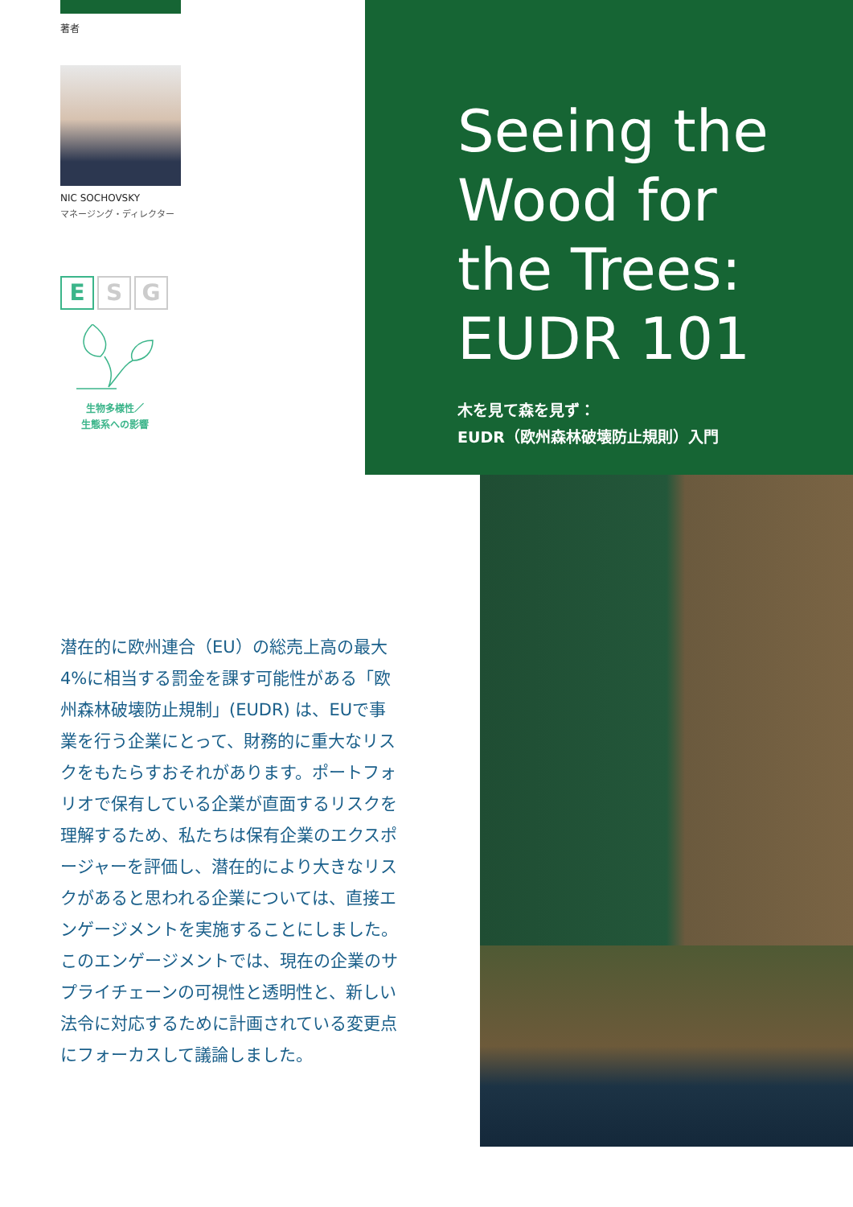著者
NIC SOCHOVSKY
マネージング・ディレクター
E S G
生物多様性／
生態系への影響
Seeing the
Wood for
the Trees:
EUDR 101
木を見て森を見ず：
EUDR（欧州森林破壊防止規則）入門
潜在的に欧州連合（EU）の総売上高の最大4%に相当する罰金を課す可能性がある「欧州森林破壊防止規制」(EUDR) は、EUで事業を行う企業にとって、財務的に重大なリスクをもたらすおそれがあります。ポートフォリオで保有している企業が直面するリスクを理解するため、私たちは保有企業のエクスポージャーを評価し、潜在的により大きなリスクがあると思われる企業については、直接エンゲージメントを実施することにしました。このエンゲージメントでは、現在の企業のサプライチェーンの可視性と透明性と、新しい法令に対応するために計画されている変更点にフォーカスして議論しました。